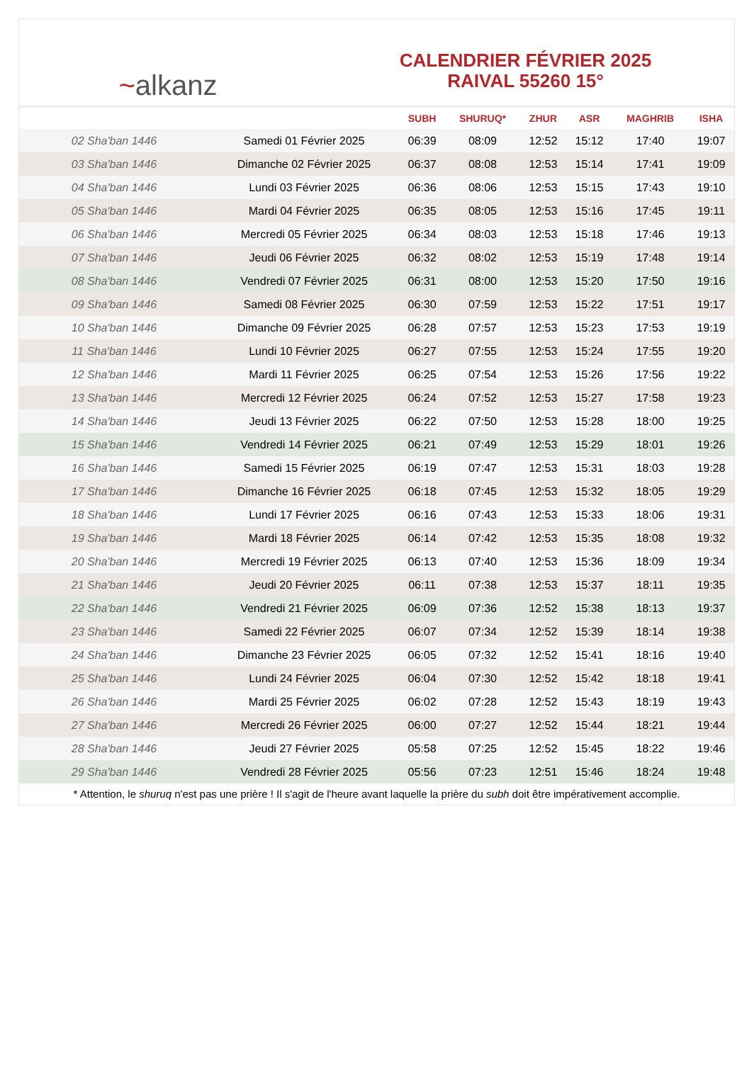~alkanz
CALENDRIER FÉVRIER 2025
RAIVAL 55260 15°
| | | SUBH | SHURUQ* | ZHUR | ASR | MAGHRIB | ISHA |
| --- | --- | --- | --- | --- | --- | --- | --- |
| 02 Sha'ban 1446 | Samedi 01 Février 2025 | 06:39 | 08:09 | 12:52 | 15:12 | 17:40 | 19:07 |
| 03 Sha'ban 1446 | Dimanche 02 Février 2025 | 06:37 | 08:08 | 12:53 | 15:14 | 17:41 | 19:09 |
| 04 Sha'ban 1446 | Lundi 03 Février 2025 | 06:36 | 08:06 | 12:53 | 15:15 | 17:43 | 19:10 |
| 05 Sha'ban 1446 | Mardi 04 Février 2025 | 06:35 | 08:05 | 12:53 | 15:16 | 17:45 | 19:11 |
| 06 Sha'ban 1446 | Mercredi 05 Février 2025 | 06:34 | 08:03 | 12:53 | 15:18 | 17:46 | 19:13 |
| 07 Sha'ban 1446 | Jeudi 06 Février 2025 | 06:32 | 08:02 | 12:53 | 15:19 | 17:48 | 19:14 |
| 08 Sha'ban 1446 | Vendredi 07 Février 2025 | 06:31 | 08:00 | 12:53 | 15:20 | 17:50 | 19:16 |
| 09 Sha'ban 1446 | Samedi 08 Février 2025 | 06:30 | 07:59 | 12:53 | 15:22 | 17:51 | 19:17 |
| 10 Sha'ban 1446 | Dimanche 09 Février 2025 | 06:28 | 07:57 | 12:53 | 15:23 | 17:53 | 19:19 |
| 11 Sha'ban 1446 | Lundi 10 Février 2025 | 06:27 | 07:55 | 12:53 | 15:24 | 17:55 | 19:20 |
| 12 Sha'ban 1446 | Mardi 11 Février 2025 | 06:25 | 07:54 | 12:53 | 15:26 | 17:56 | 19:22 |
| 13 Sha'ban 1446 | Mercredi 12 Février 2025 | 06:24 | 07:52 | 12:53 | 15:27 | 17:58 | 19:23 |
| 14 Sha'ban 1446 | Jeudi 13 Février 2025 | 06:22 | 07:50 | 12:53 | 15:28 | 18:00 | 19:25 |
| 15 Sha'ban 1446 | Vendredi 14 Février 2025 | 06:21 | 07:49 | 12:53 | 15:29 | 18:01 | 19:26 |
| 16 Sha'ban 1446 | Samedi 15 Février 2025 | 06:19 | 07:47 | 12:53 | 15:31 | 18:03 | 19:28 |
| 17 Sha'ban 1446 | Dimanche 16 Février 2025 | 06:18 | 07:45 | 12:53 | 15:32 | 18:05 | 19:29 |
| 18 Sha'ban 1446 | Lundi 17 Février 2025 | 06:16 | 07:43 | 12:53 | 15:33 | 18:06 | 19:31 |
| 19 Sha'ban 1446 | Mardi 18 Février 2025 | 06:14 | 07:42 | 12:53 | 15:35 | 18:08 | 19:32 |
| 20 Sha'ban 1446 | Mercredi 19 Février 2025 | 06:13 | 07:40 | 12:53 | 15:36 | 18:09 | 19:34 |
| 21 Sha'ban 1446 | Jeudi 20 Février 2025 | 06:11 | 07:38 | 12:53 | 15:37 | 18:11 | 19:35 |
| 22 Sha'ban 1446 | Vendredi 21 Février 2025 | 06:09 | 07:36 | 12:52 | 15:38 | 18:13 | 19:37 |
| 23 Sha'ban 1446 | Samedi 22 Février 2025 | 06:07 | 07:34 | 12:52 | 15:39 | 18:14 | 19:38 |
| 24 Sha'ban 1446 | Dimanche 23 Février 2025 | 06:05 | 07:32 | 12:52 | 15:41 | 18:16 | 19:40 |
| 25 Sha'ban 1446 | Lundi 24 Février 2025 | 06:04 | 07:30 | 12:52 | 15:42 | 18:18 | 19:41 |
| 26 Sha'ban 1446 | Mardi 25 Février 2025 | 06:02 | 07:28 | 12:52 | 15:43 | 18:19 | 19:43 |
| 27 Sha'ban 1446 | Mercredi 26 Février 2025 | 06:00 | 07:27 | 12:52 | 15:44 | 18:21 | 19:44 |
| 28 Sha'ban 1446 | Jeudi 27 Février 2025 | 05:58 | 07:25 | 12:52 | 15:45 | 18:22 | 19:46 |
| 29 Sha'ban 1446 | Vendredi 28 Février 2025 | 05:56 | 07:23 | 12:51 | 15:46 | 18:24 | 19:48 |
* Attention, le shuruq n'est pas une prière ! Il s'agit de l'heure avant laquelle la prière du subh doit être impérativement accomplie.